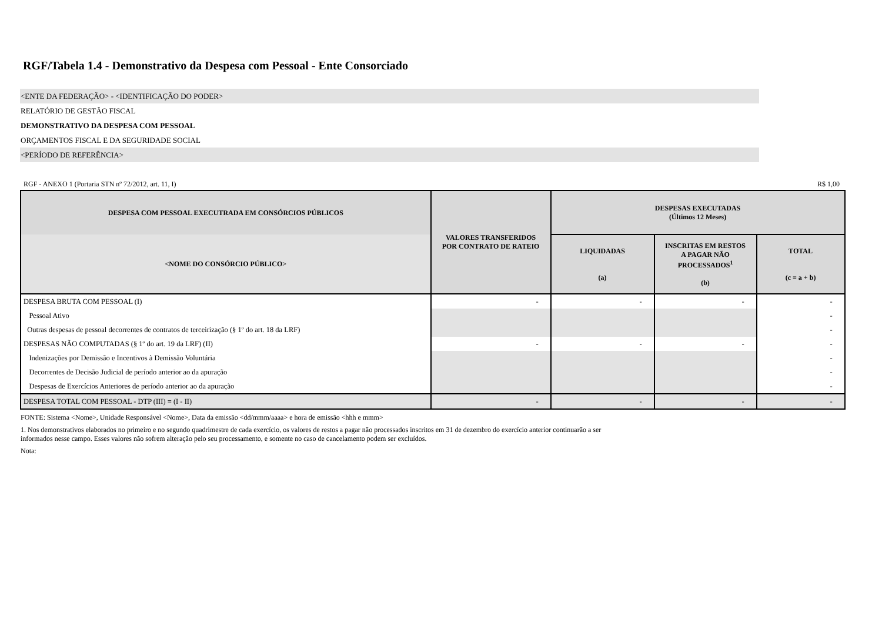RGF/Tabela 1.4 - Demonstrativo da Despesa com Pessoal - Ente Consorciado
<ENTE DA FEDERAÇÃO> - <IDENTIFICAÇÃO DO PODER>
RELATÓRIO DE GESTÃO FISCAL
DEMONSTRATIVO DA DESPESA COM PESSOAL
ORÇAMENTOS FISCAL E DA SEGURIDADE SOCIAL
<PERÍODO DE REFERÊNCIA>
RGF - ANEXO 1 (Portaria STN nº 72/2012, art. 11, I) R$ 1,00
| DESPESA COM PESSOAL EXECUTRADA EM CONSÓRCIOS PÚBLICOS | VALORES TRANSFERIDOS POR CONTRATO DE RATEIO | DESPESAS EXECUTADAS (Últimos 12 Meses) | | | |
| --- | --- | --- | --- | --- | --- |
| <NOME DO CONSÓRCIO PÚBLICO> | | LIQUIDADAS (a) | INSCRITAS EM RESTOS A PAGAR NÃO PROCESSADOS<sup>1</sup> (b) | TOTAL (c = a + b) | |
| DESPESA BRUTA COM PESSOAL (I) | - | - | - | - | |
| Pessoal Ativo | | | | - | |
| Outras despesas de pessoal decorrentes de contratos de terceirização (§ 1º do art. 18 da LRF) | | | | - | |
| DESPESAS NÃO COMPUTADAS (§ 1º do art. 19 da LRF) (II) | - | - | - | - | |
| Indenizações por Demissão e Incentivos à Demissão Voluntária | | | | - | |
| Decorrentes de Decisão Judicial de período anterior ao da apuração | | | | - | |
| Despesas de Exercícios Anteriores de período anterior ao da apuração | | | | - | |
| DESPESA TOTAL COM PESSOAL - DTP (III) = (I - II) | - | - | - | - | |
FONTE: Sistema <Nome>, Unidade Responsável <Nome>, Data da emissão <dd/mmm/aaaa> e hora de emissão <hhh e mmm>
1. Nos demonstrativos elaborados no primeiro e no segundo quadrimestre de cada exercício, os valores de restos a pagar não processados inscritos em 31 de dezembro do exercício anterior continuarão a ser
informados nesse campo. Esses valores não sofrem alteração pelo seu processamento, e somente no caso de cancelamento podem ser excluídos.
Nota: